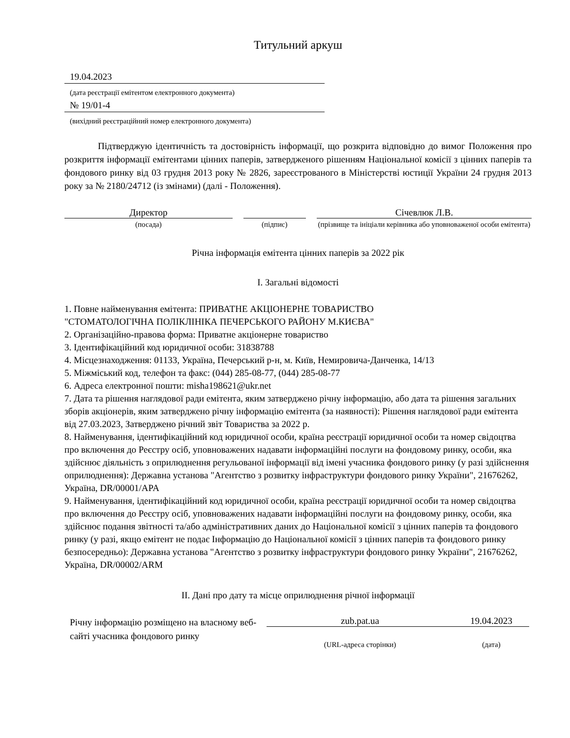Титульний аркуш
19.04.2023
(дата реєстрації емітентом електронного документа)
№ 19/01-4
(вихідний реєстраційний номер електронного документа)
Підтверджую ідентичність та достовірність інформації, що розкрита відповідно до вимог Положення про розкриття інформації емітентами цінних паперів, затвердженого рішенням Національної комісії з цінних паперів та фондового ринку від 03 грудня 2013 року № 2826, зареєстрованого в Міністерстві юстиції України 24 грудня 2013 року за № 2180/24712 (із змінами) (далі - Положення).
Директор
(посада)
(підпис)
Січевлюк Л.В.
(прізвище та ініціали керівника або уповноваженої особи емітента)
Річна інформація емітента цінних паперів за 2022 рік
I. Загальні відомості
1. Повне найменування емітента: ПРИВАТНЕ АКЦIОНЕРНЕ ТОВАРИСТВО
"СТОМАТОЛОГIЧНА ПОЛIКЛIНIКА ПЕЧЕРСЬКОГО РАЙОНУ М.КИЄВА"
2. Організаційно-правова форма: Приватне акціонерне товариство
3. Ідентифікаційний код юридичної особи: 31838788
4. Місцезнаходження: 01133, Україна, Печерський р-н, м. Київ, Немировича-Данченка, 14/13
5. Міжміський код, телефон та факс: (044) 285-08-77, (044) 285-08-77
6. Адреса електронної пошти: misha198621@ukr.net
7. Дата та рішення наглядової ради емітента, яким затверджено річну інформацію, або дата та рішення загальних зборів акціонерів, яким затверджено річну інформацію емітента (за наявності): Рішення наглядової ради емітента від 27.03.2023, Затверджено річний звіт Товариства за 2022 р.
8. Найменування, ідентифікаційний код юридичної особи, країна реєстрації юридичної особи та номер свідоцтва про включення до Реєстру осіб, уповноважених надавати інформаційні послуги на фондовому ринку, особи, яка здійснює діяльність з оприлюднення регульованої інформації від імені учасника фондового ринку (у разі здійснення оприлюднення): Державна установа "Агентство з розвитку інфраструктури фондового ринку України", 21676262, Україна, DR/00001/APA
9. Найменування, ідентифікаційний код юридичної особи, країна реєстрації юридичної особи та номер свідоцтва про включення до Реєстру осіб, уповноважених надавати інформаційні послуги на фондовому ринку, особи, яка здійснює подання звітності та/або адміністративних даних до Національної комісії з цінних паперів та фондового ринку (у разі, якщо емітент не подає Інформацію до Національної комісії з цінних паперів та фондового ринку безпосередньо): Державна установа "Агентство з розвитку інфраструктури фондового ринку України", 21676262, Україна, DR/00002/ARM
II. Дані про дату та місце оприлюднення річної інформації
Річну інформацію розміщено на власному веб-сайті учасника фондового ринку
zub.pat.ua 19.04.2023
(URL-адреса сторінки) (дата)